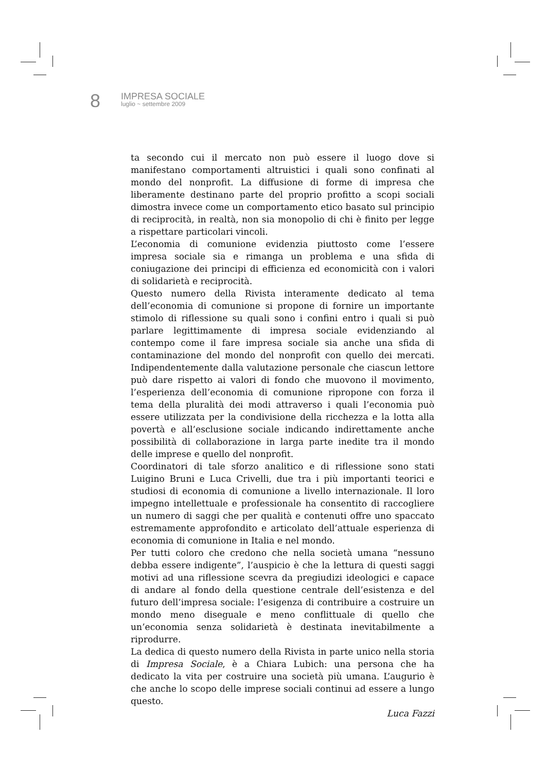8
IMPRESA SOCIALE
luglio ~ settembre 2009
ta secondo cui il mercato non può essere il luogo dove si manifestano comportamenti altruistici i quali sono confinati al mondo del nonprofit. La diffusione di forme di impresa che liberamente destinano parte del proprio profitto a scopi sociali dimostra invece come un comportamento etico basato sul principio di reciprocità, in realtà, non sia monopolio di chi è finito per legge a rispettare particolari vincoli.
L’economia di comunione evidenzia piuttosto come l’essere impresa sociale sia e rimanga un problema e una sfida di coniugazione dei principi di efficienza ed economicità con i valori di solidarietà e reciprocità.
Questo numero della Rivista interamente dedicato al tema dell’economia di comunione si propone di fornire un importante stimolo di riflessione su quali sono i confini entro i quali si può parlare legittimamente di impresa sociale evidenziando al contempo come il fare impresa sociale sia anche una sfida di contaminazione del mondo del nonprofit con quello dei mercati. Indipendentemente dalla valutazione personale che ciascun lettore può dare rispetto ai valori di fondo che muovono il movimento, l’esperienza dell’economia di comunione ripropone con forza il tema della pluralità dei modi attraverso i quali l’economia può essere utilizzata per la condivisione della ricchezza e la lotta alla povertà e all’esclusione sociale indicando indirettamente anche possibilità di collaborazione in larga parte inedite tra il mondo delle imprese e quello del nonprofit.
Coordinatori di tale sforzo analitico e di riflessione sono stati Luigino Bruni e Luca Crivelli, due tra i più importanti teorici e studiosi di economia di comunione a livello internazionale. Il loro impegno intellettuale e professionale ha consentito di raccogliere un numero di saggi che per qualità e contenuti offre uno spaccato estremamente approfondito e articolato dell’attuale esperienza di economia di comunione in Italia e nel mondo.
Per tutti coloro che credono che nella società umana “nessuno debba essere indigente”, l’auspicio è che la lettura di questi saggi motivi ad una riflessione scevra da pregiudizi ideologici e capace di andare al fondo della questione centrale dell’esistenza e del futuro dell’impresa sociale: l’esigenza di contribuire a costruire un mondo meno diseguale e meno conflittuale di quello che un’economia senza solidarietà è destinata inevitabilmente a riprodurre.
La dedica di questo numero della Rivista in parte unico nella storia di Impresa Sociale, è a Chiara Lubich: una persona che ha dedicato la vita per costruire una società più umana. L’augurio è che anche lo scopo delle imprese sociali continui ad essere a lungo questo.
Luca Fazzi